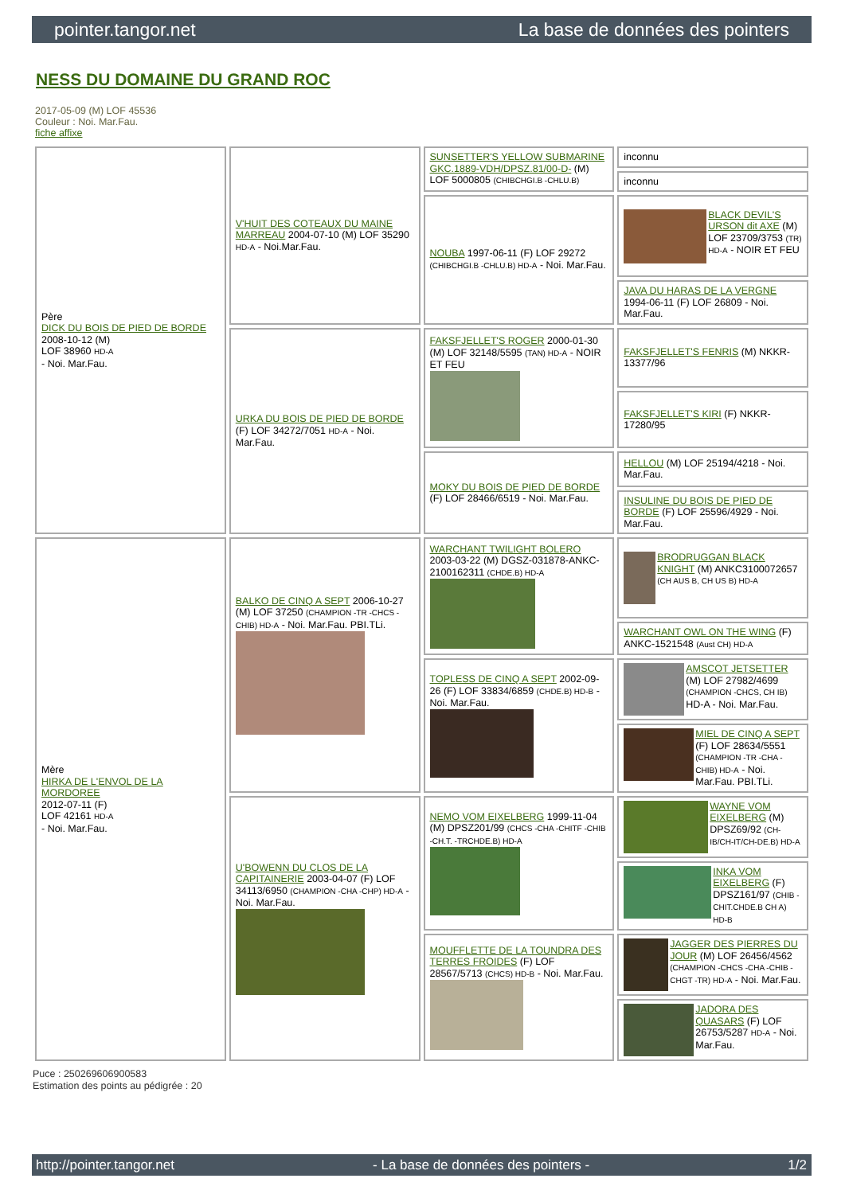pointer.tangor.net La base de données des pointers
NESS DU DOMAINE DU GRAND ROC
2017-05-09 (M) LOF 45536
Couleur : Noi. Mar.Fau.
fiche affixe
| Père DICK DU BOIS DE PIED DE BORDE 2008-10-12 (M) LOF 38960 HD-A - Noi. Mar.Fau. | V'HUIT DES COTEAUX DU MAINE MARREAU 2004-07-10 (M) LOF 35290 HD-A - Noi.Mar.Fau. | SUNSETTER'S YELLOW SUBMARINE GKC.1889-VDH/DPSZ.81/00-D- (M) LOF 5000805 (CHIBCHGI.B -CHLU.B) | inconnu |
| | | | inconnu |
| | | NOUBA 1997-06-11 (F) LOF 29272 (CHIBCHGI.B -CHLU.B) HD-A - Noi. Mar.Fau. | BLACK DEVIL'S URSON dit AXE (M) LOF 23709/3753 (TR) HD-A - NOIR ET FEU |
| | | | JAVA DU HARAS DE LA VERGNE 1994-06-11 (F) LOF 26809 - Noi. Mar.Fau. |
| | URKA DU BOIS DE PIED DE BORDE (F) LOF 34272/7051 HD-A - Noi. Mar.Fau. | FAKSFJELLET'S ROGER 2000-01-30 (M) LOF 32148/5595 (TAN) HD-A - NOIR ET FEU | FAKSFJELLET'S FENRIS (M) NKKR-13377/96 |
| | | | FAKSFJELLET'S KIRI (F) NKKR-17280/95 |
| | | MOKY DU BOIS DE PIED DE BORDE (F) LOF 28466/6519 - Noi. Mar.Fau. | HELLOU (M) LOF 25194/4218 - Noi. Mar.Fau. |
| | | | INSULINE DU BOIS DE PIED DE BORDE (F) LOF 25596/4929 - Noi. Mar.Fau. |
| Mère HIRKA DE L'ENVOL DE LA MORDOREE 2012-07-11 (F) LOF 42161 HD-A - Noi. Mar.Fau. | BALKO DE CINQ A SEPT 2006-10-27 (M) LOF 37250 (CHAMPION -TR -CHCS -CHIB) HD-A - Noi. Mar.Fau. PBI.TLi. | WARCHANT TWILIGHT BOLERO 2003-03-22 (M) DGSZ-031878-ANKC-2100162311 (CHDE.B) HD-A | BRODRUGGAN BLACK KNIGHT (M) ANKC3100072657 (CH AUS B, CH US B) HD-A |
| | | | WARCHANT OWL ON THE WING (F) ANKC-1521548 (Aust CH) HD-A |
| | | TOPLESS DE CINQ A SEPT 2002-09-26 (F) LOF 33834/6859 (CHDE.B) HD-B - Noi. Mar.Fau. | AMSCOT JETSETTER (M) LOF 27982/4699 (CHAMPION -CHCS, CH IB) HD-A - Noi. Mar.Fau. |
| | | | MIEL DE CINQ A SEPT (F) LOF 28634/5551 (CHAMPION -TR -CHA -CHIB) HD-A - Noi. Mar.Fau. PBI.TLi. |
| | U'BOWENN DU CLOS DE LA CAPITAINERIE 2003-04-07 (F) LOF 34113/6950 (CHAMPION -CHA -CHP) HD-A - Noi. Mar.Fau. | NEMO VOM EIXELBERG 1999-11-04 (M) DPSZ201/99 (CHCS -CHA -CHITF -CHIB -CH.T. -TRCHDE.B) HD-A | WAYNE VOM EIXELBERG (M) DPSZ69/92 (CH-IB/CH-IT/CH-DE.B) HD-A |
| | | | INKA VOM EIXELBERG (F) DPSZ161/97 (CHIB -CHIT.CHDE.B CH A) HD-B |
| | | MOUFFLETTE DE LA TOUNDRA DES TERRES FROIDES (F) LOF 28567/5713 (CHCS) HD-B - Noi. Mar.Fau. | JAGGER DES PIERRES DU JOUR (M) LOF 26456/4562 (CHAMPION -CHCS -CHA -CHIB -CHGT -TR) HD-A - Noi. Mar.Fau. |
| | | | JADORA DES QUASARS (F) LOF 26753/5287 HD-A - Noi. Mar.Fau. |
Puce : 250269606900583
Estimation des points au pédigrée : 20
http://pointer.tangor.net - La base de données des pointers - 1/2